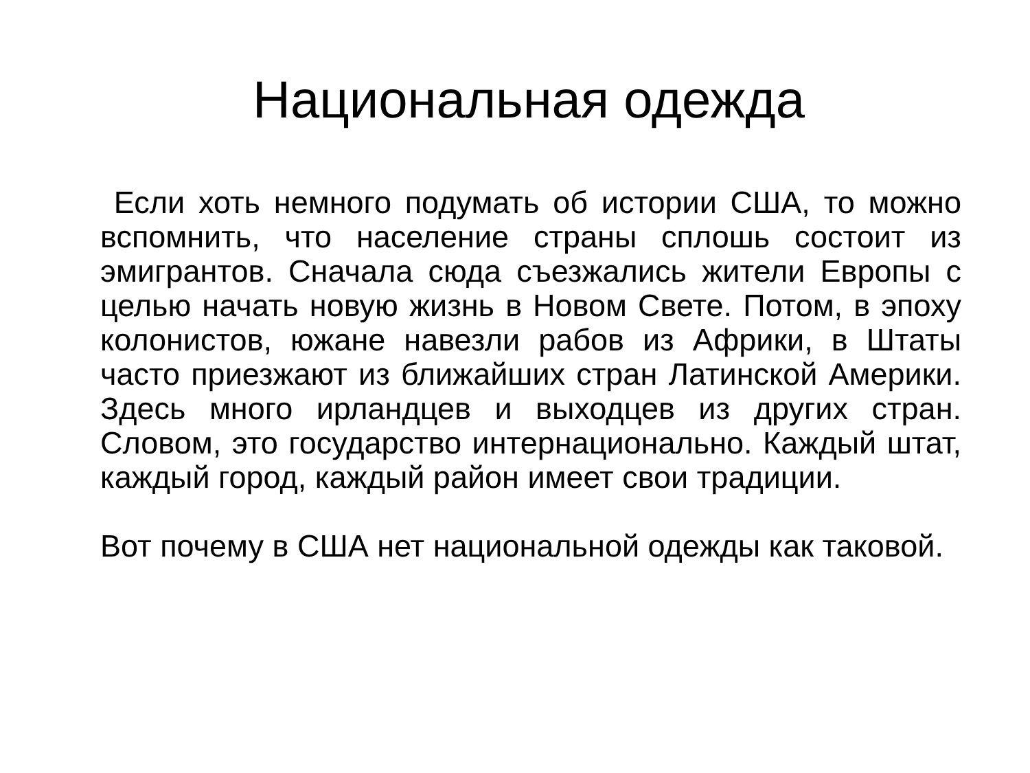Национальная одежда
Если хоть немного подумать об истории США, то можно вспомнить, что население страны сплошь состоит из эмигрантов. Сначала сюда съезжались жители Европы с целью начать новую жизнь в Новом Свете. Потом, в эпоху колонистов, южане навезли рабов из Африки, в Штаты часто приезжают из ближайших стран Латинской Америки. Здесь много ирландцев и выходцев из других стран. Словом, это государство интернационально. Каждый штат, каждый город, каждый район имеет свои традиции.
Вот почему в США нет национальной одежды как таковой.